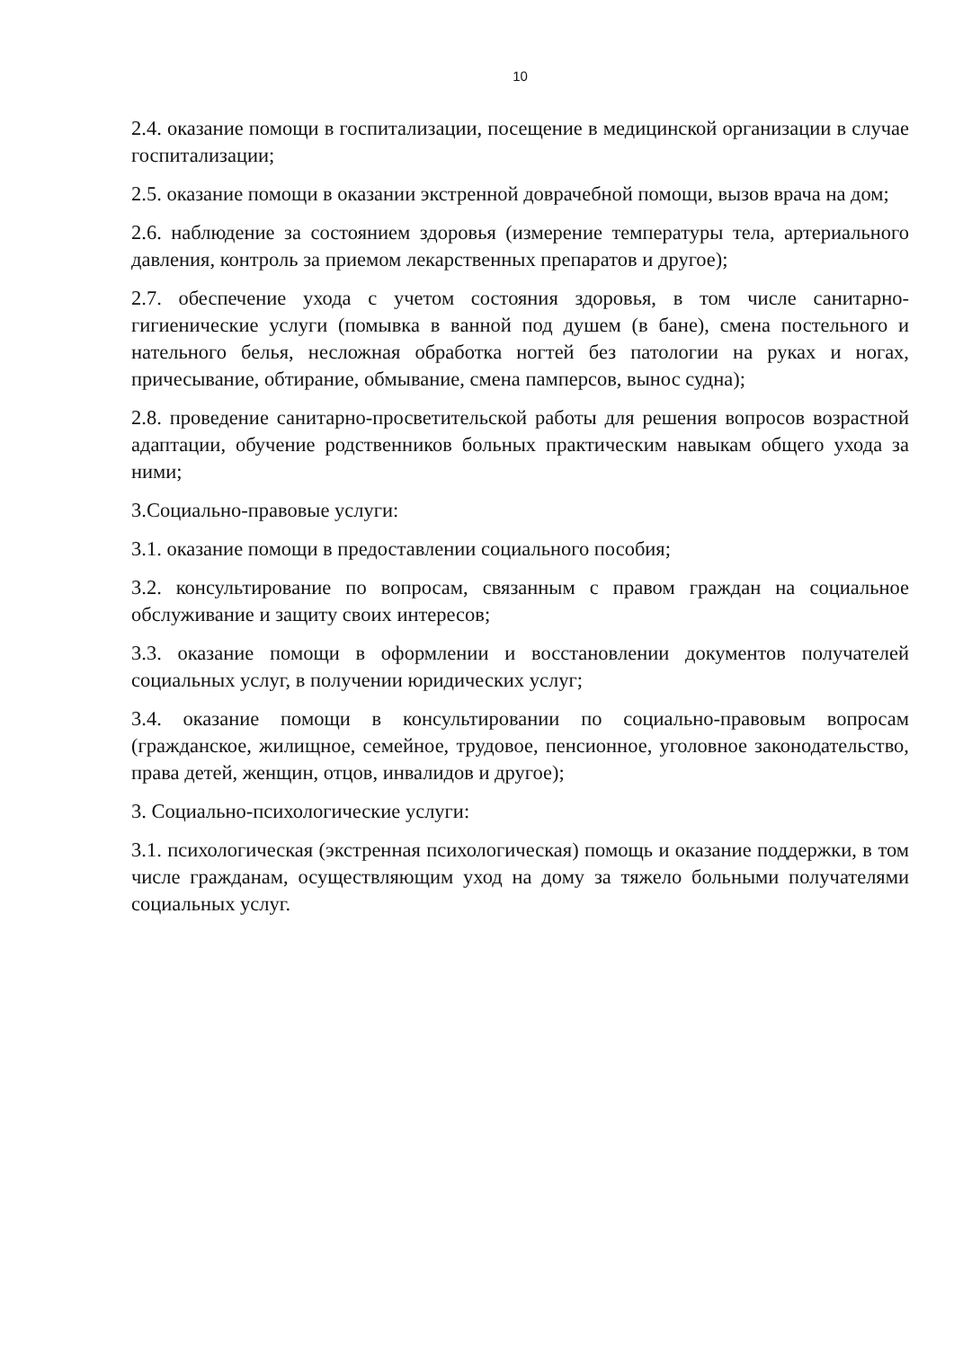10
2.4. оказание помощи в госпитализации, посещение в медицинской организации в случае госпитализации;
2.5. оказание помощи в оказании экстренной доврачебной помощи, вызов врача на дом;
2.6. наблюдение за состоянием здоровья (измерение температуры тела, артериального давления, контроль за приемом лекарственных препаратов и другое);
2.7. обеспечение ухода с учетом состояния здоровья, в том числе санитарно-гигиенические услуги (помывка в ванной под душем (в бане), смена постельного и нательного белья, несложная обработка ногтей без патологии на руках и ногах, причесывание, обтирание, обмывание, смена памперсов, вынос судна);
2.8. проведение санитарно-просветительской работы для решения вопросов возрастной адаптации, обучение родственников больных практическим навыкам общего ухода за ними;
3.Социально-правовые услуги:
3.1. оказание помощи в предоставлении социального пособия;
3.2. консультирование по вопросам, связанным с правом граждан на социальное обслуживание и защиту своих интересов;
3.3. оказание помощи в оформлении и восстановлении документов получателей социальных услуг, в получении юридических услуг;
3.4. оказание помощи в консультировании по социально-правовым вопросам (гражданское, жилищное, семейное, трудовое, пенсионное, уголовное законодательство, права детей, женщин, отцов, инвалидов и другое);
3. Социально-психологические услуги:
3.1. психологическая (экстренная психологическая) помощь и оказание поддержки, в том числе гражданам, осуществляющим уход на дому за тяжело больными получателями социальных услуг.